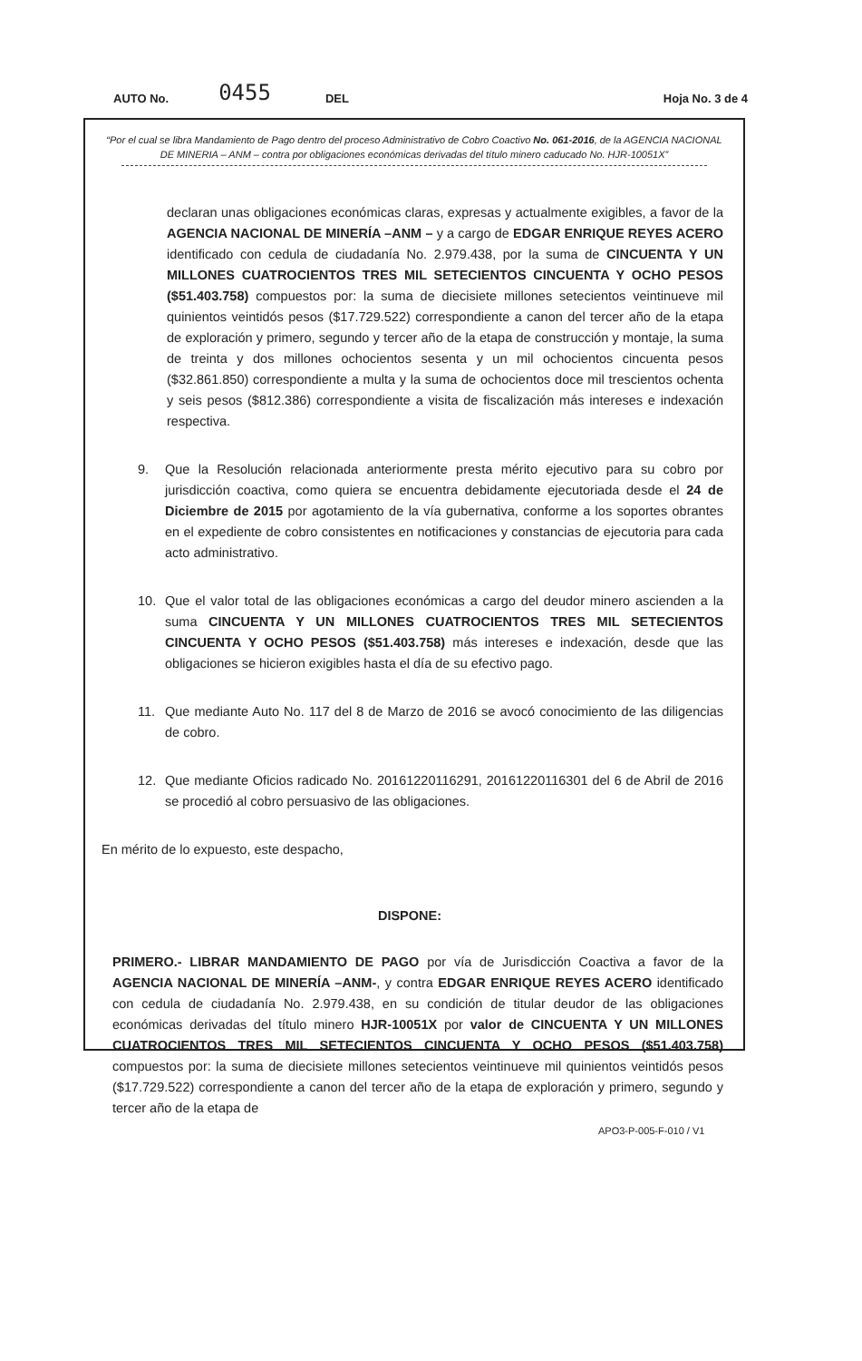AUTO No. 0455 DEL Hoja No. 3 de 4
“Por el cual se libra Mandamiento de Pago dentro del proceso Administrativo de Cobro Coactivo No. 061-2016, de la AGENCIA NACIONAL DE MINERIA – ANM – contra por obligaciones económicas derivadas del título minero caducado No. HJR-10051X”
declaran unas obligaciones económicas claras, expresas y actualmente exigibles, a favor de la AGENCIA NACIONAL DE MINERÍA –ANM – y a cargo de EDGAR ENRIQUE REYES ACERO identificado con cedula de ciudadanía No. 2.979.438, por la suma de CINCUENTA Y UN MILLONES CUATROCIENTOS TRES MIL SETECIENTOS CINCUENTA Y OCHO PESOS ($51.403.758) compuestos por: la suma de diecisiete millones setecientos veintinueve mil quinientos veintidós pesos ($17.729.522) correspondiente a canon del tercer año de la etapa de exploración y primero, segundo y tercer año de la etapa de construcción y montaje, la suma de treinta y dos millones ochocientos sesenta y un mil ochocientos cincuenta pesos ($32.861.850) correspondiente a multa y la suma de ochocientos doce mil trescientos ochenta y seis pesos ($812.386) correspondiente a visita de fiscalización más intereses e indexación respectiva.
9. Que la Resolución relacionada anteriormente presta mérito ejecutivo para su cobro por jurisdicción coactiva, como quiera se encuentra debidamente ejecutoriada desde el 24 de Diciembre de 2015 por agotamiento de la vía gubernativa, conforme a los soportes obrantes en el expediente de cobro consistentes en notificaciones y constancias de ejecutoria para cada acto administrativo.
10. Que el valor total de las obligaciones económicas a cargo del deudor minero ascienden a la suma CINCUENTA Y UN MILLONES CUATROCIENTOS TRES MIL SETECIENTOS CINCUENTA Y OCHO PESOS ($51.403.758) más intereses e indexación, desde que las obligaciones se hicieron exigibles hasta el día de su efectivo pago.
11. Que mediante Auto No. 117 del 8 de Marzo de 2016 se avocó conocimiento de las diligencias de cobro.
12. Que mediante Oficios radicado No. 20161220116291, 20161220116301 del 6 de Abril de 2016 se procedió al cobro persuasivo de las obligaciones.
En mérito de lo expuesto, este despacho,
DISPONE:
PRIMERO.- LIBRAR MANDAMIENTO DE PAGO por vía de Jurisdicción Coactiva a favor de la AGENCIA NACIONAL DE MINERÍA –ANM-, y contra EDGAR ENRIQUE REYES ACERO identificado con cedula de ciudadanía No. 2.979.438, en su condición de titular deudor de las obligaciones económicas derivadas del título minero HJR-10051X por valor de CINCUENTA Y UN MILLONES CUATROCIENTOS TRES MIL SETECIENTOS CINCUENTA Y OCHO PESOS ($51.403.758) compuestos por: la suma de diecisiete millones setecientos veintinueve mil quinientos veintidós pesos ($17.729.522) correspondiente a canon del tercer año de la etapa de exploración y primero, segundo y tercer año de la etapa de
APO3-P-005-F-010 / V1